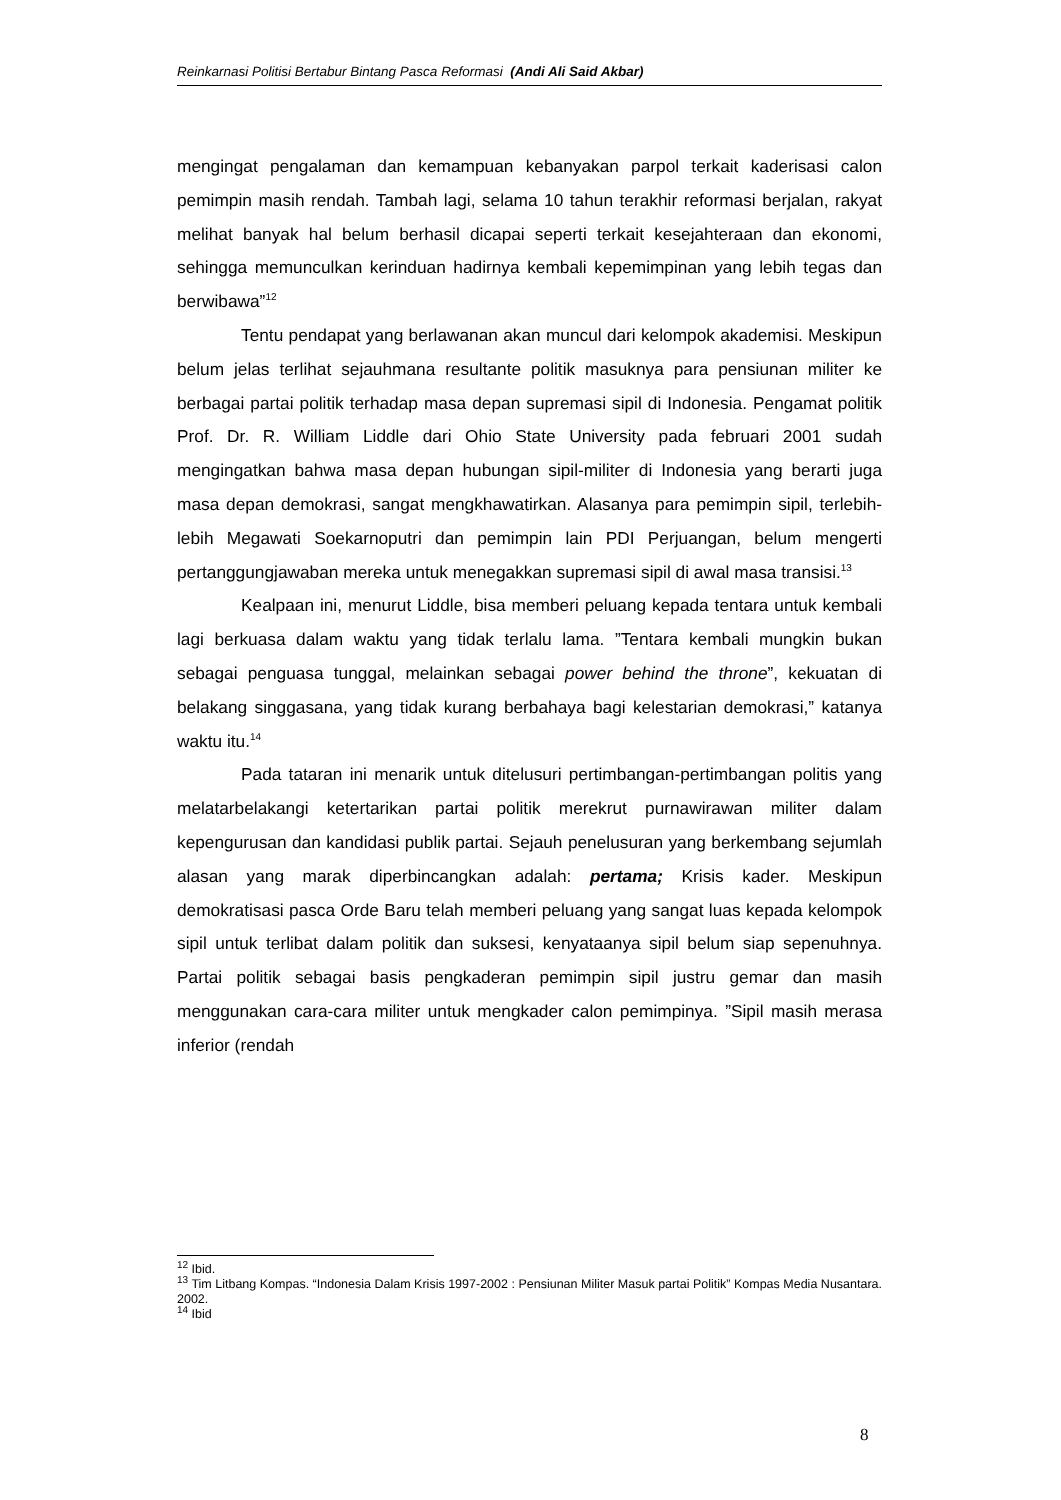Reinkarnasi Politisi Bertabur Bintang Pasca Reformasi (Andi Ali Said Akbar)
mengingat pengalaman dan kemampuan kebanyakan parpol terkait kaderisasi calon pemimpin masih rendah. Tambah lagi, selama 10 tahun terakhir reformasi berjalan, rakyat melihat banyak hal belum berhasil dicapai seperti terkait kesejahteraan dan ekonomi, sehingga memunculkan kerinduan hadirnya kembali kepemimpinan yang lebih tegas dan berwibawa”<sup>12</sup>
Tentu pendapat yang berlawanan akan muncul dari kelompok akademisi. Meskipun belum jelas terlihat sejauhmana resultante politik masuknya para pensiunan militer ke berbagai partai politik terhadap masa depan supremasi sipil di Indonesia. Pengamat politik Prof. Dr. R. William Liddle dari Ohio State University pada februari 2001 sudah mengingatkan bahwa masa depan hubungan sipil-militer di Indonesia yang berarti juga masa depan demokrasi, sangat mengkhawatirkan. Alasanya para pemimpin sipil, terlebih-lebih Megawati Soekarnoputri dan pemimpin lain PDI Perjuangan, belum mengerti pertanggungjawaban mereka untuk menegakkan supremasi sipil di awal masa transisi.<sup>13</sup>
Kealpaan ini, menurut Liddle, bisa memberi peluang kepada tentara untuk kembali lagi berkuasa dalam waktu yang tidak terlalu lama. ”Tentara kembali mungkin bukan sebagai penguasa tunggal, melainkan sebagai power behind the throne”, kekuatan di belakang singgasana, yang tidak kurang berbahaya bagi kelestarian demokrasi,” katanya waktu itu.<sup>14</sup>
Pada tataran ini menarik untuk ditelusuri pertimbangan-pertimbangan politis yang melatarbelakangi ketertarikan partai politik merekrut purnawirawan militer dalam kepengurusan dan kandidasi publik partai. Sejauh penelusuran yang berkembang sejumlah alasan yang marak diperbincangkan adalah: pertama; Krisis kader. Meskipun demokratisasi pasca Orde Baru telah memberi peluang yang sangat luas kepada kelompok sipil untuk terlibat dalam politik dan suksesi, kenyataanya sipil belum siap sepenuhnya. Partai politik sebagai basis pengkaderan pemimpin sipil justru gemar dan masih menggunakan cara-cara militer untuk mengkader calon pemimpinya. ”Sipil masih merasa inferior (rendah
<sup>12</sup> Ibid.
<sup>13</sup> Tim Litbang Kompas. “Indonesia Dalam Krisis 1997-2002 : Pensiunan Militer Masuk partai Politik” Kompas Media Nusantara. 2002.
<sup>14</sup> Ibid
8